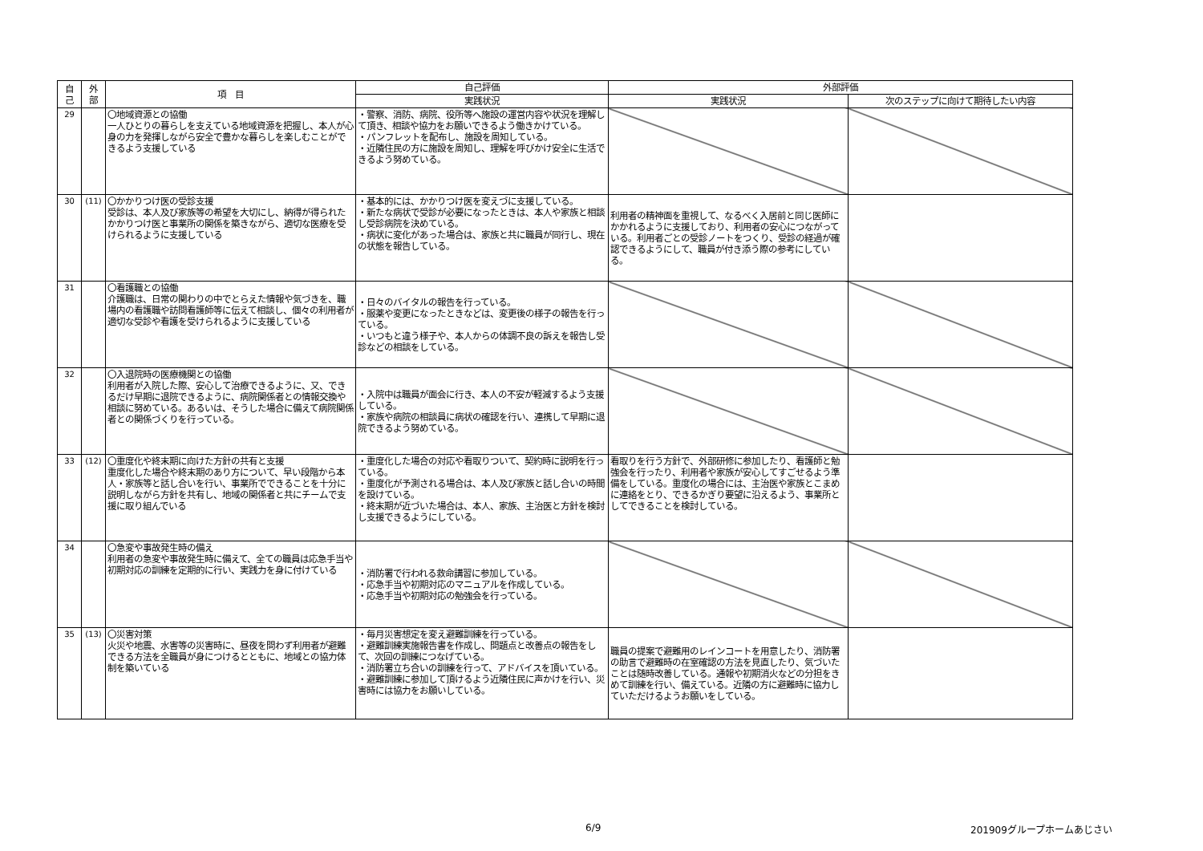| 自 己 | 外 部 | 項 目 | 自己評価 | 外部評価 | |
| --- | --- | --- | --- | --- | --- |
| | | | 実践状況 | 実践状況 | 次のステップに向けて期待したい内容 |
| 29 | | 〇地域資源との協働 一人ひとりの暮らしを支えている地域資源を把握し、本人が心身の力を発揮しながら安全で豊かな暮らしを楽しむことができるよう支援している | ・警察、消防、病院、役所等へ施設の運営内容や状況を理解して頂き、相談や協力をお願いできるよう働きかけている。 ・パンフレットを配布し、施設を周知している。 ・近隣住民の方に施設を周知し、理解を呼びかけ安全に生活できるよう努めている。 | | |
| 30 | (11) | 〇かかりつけ医の受診支援 受診は、本人及び家族等の希望を大切にし、納得が得られたかかりつけ医と事業所の関係を築きながら、適切な医療を受けられるように支援している | ・基本的には、かかりつけ医を変えづに支援している。 ・新たな病状で受診が必要になったときは、本人や家族と相談し受診病院を決めている。 ・病状に変化があった場合は、家族と共に職員が同行し、現在の状態を報告している。 | 利用者の精神面を重視して、なるべく入居前と同じ医師にかかれるように支援しており、利用者の安心につながっている。利用者ごとの受診ノートをつくり、受診の経過が確認できるようにして、職員が付き添う際の参考にしている。 | |
| 31 | | 〇看護職との協働 介護職は、日常の関わりの中でとらえた情報や気づきを、職場内の看護職や訪問看護師等に伝えて相談し、個々の利用者が適切な受診や看護を受けられるように支援している | ・日々のバイタルの報告を行っている。 ・服薬や変更になったときなどは、変更後の様子の報告を行っている。 ・いつもと違う様子や、本人からの体調不良の訴えを報告し受診などの相談をしている。 | | |
| 32 | | 〇入退院時の医療機関との協働 利用者が入院した際、安心して治療できるように、又、できるだけ早期に退院できるように、病院関係者との情報交換や相談に努めている。あるいは、そうした場合に備えて病院関係者との関係づくりを行っている。 | ・入院中は職員が面会に行き、本人の不安が軽減するよう支援している。 ・家族や病院の相談員に病状の確認を行い、連携して早期に退院できるよう努めている。 | | |
| 33 | (12) | 〇重度化や終末期に向けた方針の共有と支援 重度化した場合や終末期のあり方について、早い段階から本人・家族等と話し合いを行い、事業所でできることを十分に説明しながら方針を共有し、地域の関係者と共にチームで支援に取り組んでいる | ・重度化した場合の対応や看取りついて、契約時に説明を行っている。 ・重度化が予測される場合は、本人及び家族と話し合いの時間を設けている。 ・終末期が近づいた場合は、本人、家族、主治医と方針を検討し支援できるようにしている。 | 看取りを行う方針で、外部研修に参加したり、看護師と勉強会を行ったり、利用者や家族が安心してすごせるよう準備をしている。重度化の場合には、主治医や家族とこまめに連絡をとり、できるかぎり要望に沿えるよう、事業所としてできることを検討している。 | |
| 34 | | 〇急変や事故発生時の備え 利用者の急変や事故発生時に備えて、全ての職員は応急手当や初期対応の訓練を定期的に行い、実践力を身に付けている | ・消防署で行われる救命講習に参加している。 ・応急手当や初期対応のマニュアルを作成している。 ・応急手当や初期対応の勉強会を行っている。 | | |
| 35 | (13) | 〇災害対策 火災や地震、水害等の災害時に、昼夜を問わず利用者が避難できる方法を全職員が身につけるとともに、地域との協力体制を築いている | ・毎月災害想定を変え避難訓練を行っている。 ・避難訓練実施報告書を作成し、問題点と改善点の報告をして、次回の訓練につなげている。 ・消防署立ち合いの訓練を行って、アドバイスを頂いている。 ・避難訓練に参加して頂けるよう近隣住民に声かけを行い、災害時には協力をお願いしている。 | 職員の提案で避難用のレインコートを用意したり、消防署の助言で避難時の在室確認の方法を見直したり、気づいたことは随時改善している。通報や初期消火などの分担をきめて訓練を行い、備えている。近隣の方に避難時に協力していただけるようお願いをしている。 | |
6/9 201909グループホームあじさい